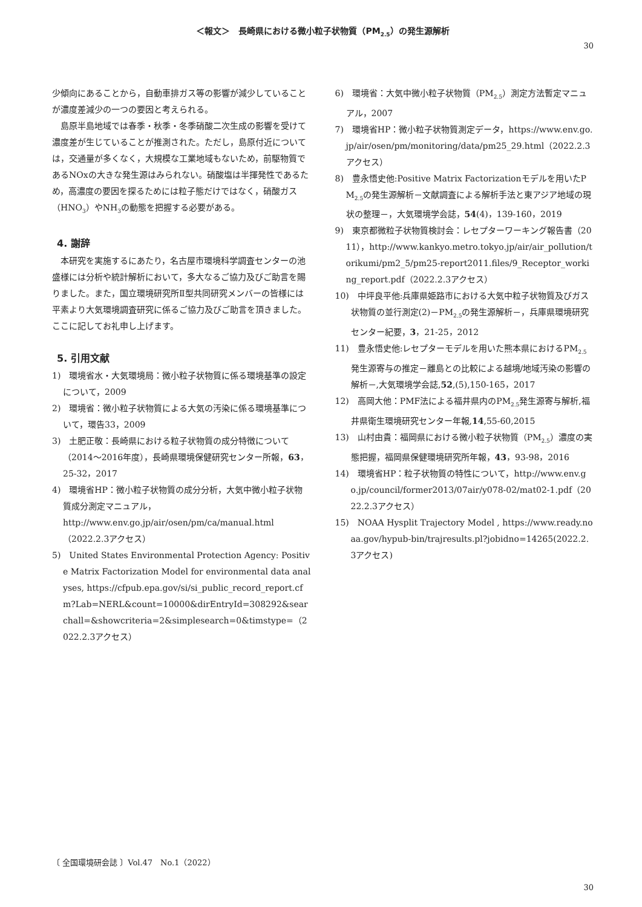＜報文＞　長崎県における微小粒子状物質（PM<sub>2.5</sub>）の発生源解析
30
少傾向にあることから，自動車排ガス等の影響が減少していることが濃度差減少の一つの要因と考えられる。
　島原半島地域では春季・秋季・冬季硝酸二次生成の影響を受けて濃度差が生じていることが推測された。ただし，島原付近については，交通量が多くなく，大規模な工業地域もないため，前駆物質であるNOxの大きな発生源はみられない。硝酸塩は半揮発性であるため，高濃度の要因を探るためには粒子態だけではなく，硝酸ガス（HNO<sub>3</sub>）やNH<sub>3</sub>の動態を把握する必要がある。
4. 謝辞
　本研究を実施するにあたり，名古屋市環境科学調査センターの池盛様には分析や統計解析において，多大なるご協力及びご助言を賜りました。また，国立環境研究所Ⅱ型共同研究メンバーの皆様には平素より大気環境調査研究に係るご協力及びご助言を頂きました。ここに記してお礼申し上げます。
5. 引用文献
1)　環境省水・大気環境局：微小粒子状物質に係る環境基準の設定について，2009
2)　環境省：微小粒子状物質による大気の汚染に係る環境基準について，環告33，2009
3)　土肥正敬：長崎県における粒子状物質の成分特徴について（2014～2016年度），長崎県環境保健研究センター所報，63，25-32，2017
4)　環境省HP：微小粒子状物質の成分分析，大気中微小粒子状物質成分測定マニュアル，http://www.env.go.jp/air/osen/pm/ca/manual.html（2022.2.3アクセス）
5)　United States Environmental Protection Agency: Positive Matrix Factorization Model for environmental data analyses, https://cfpub.epa.gov/si/si_public_record_report.cfm?Lab=NERL&count=10000&dirEntryId=308292&searchall=&showcriteria=2&simplesearch=0&timstype=（2022.2.3アクセス）
6)　環境省：大気中微小粒子状物質（PM<sub>2.5</sub>）測定方法暫定マニュアル，2007
7)　環境省HP：微小粒子状物質測定データ，https://www.env.go.jp/air/osen/pm/monitoring/data/pm25_29.html（2022.2.3アクセス）
8)　豊永悟史他:Positive Matrix Factorizationモデルを用いたPM<sub>2.5</sub>の発生源解析－文献調査による解析手法と東アジア地域の現状の整理－，大気環境学会誌，54(4)，139-160，2019
9)　東京都微粒子状物質検討会：レセプターワーキング報告書（2011），http://www.kankyo.metro.tokyo.jp/air/air_pollution/torikumi/pm2_5/pm25-report2011.files/9_Receptor_working_report.pdf（2022.2.3アクセス）
10)　中坪良平他:兵庫県姫路市における大気中粒子状物質及びガス状物質の並行測定(2)－PM<sub>2.5</sub>の発生源解析－，兵庫県環境研究センター紀要，3，21-25，2012
11)　豊永悟史他:レセプターモデルを用いた熊本県におけるPM<sub>2.5</sub>発生源寄与の推定－離島との比較による越境/地域汚染の影響の解析－,大気環境学会誌,52,(5),150-165，2017
12)　高岡大他：PMF法による福井県内のPM<sub>2.5</sub>発生源寄与解析,福井県衛生環境研究センター年報,14,55-60,2015
13)　山村由貴：福岡県における微小粒子状物質（PM<sub>2.5</sub>）濃度の実態把握，福岡県保健環境研究所年報，43，93-98，2016
14)　環境省HP：粒子状物質の特性について，http://www.env.go.jp/council/former2013/07air/y078-02/mat02-1.pdf（2022.2.3アクセス）
15)　NOAA Hysplit Trajectory Model , https://www.ready.noaa.gov/hypub-bin/trajresults.pl?jobidno=14265(2022.2.3アクセス)
〔 全国環境研会誌 〕Vol.47　No.1（2022）
30